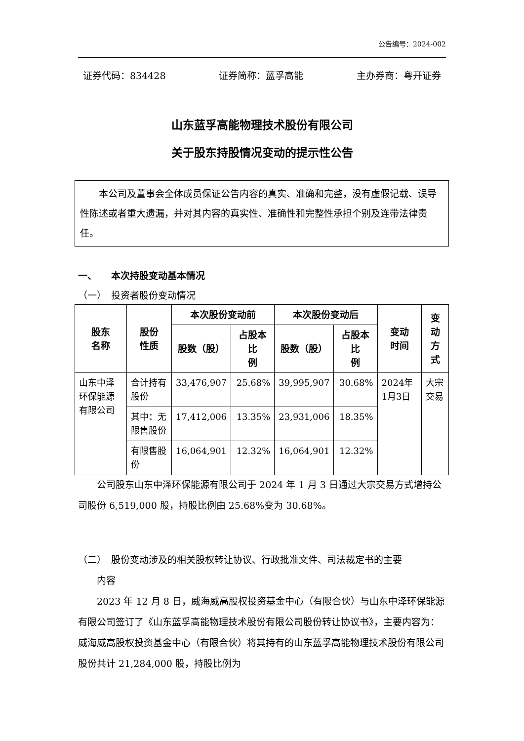公告编号：2024-002
证券代码：834428 证券简称：蓝孚高能 主办券商：粤开证券
山东蓝孚高能物理技术股份有限公司
关于股东持股情况变动的提示性公告
　　本公司及董事会全体成员保证公告内容的真实、准确和完整，没有虚假记载、误导性陈述或者重大遗漏，并对其内容的真实性、准确性和完整性承担个别及连带法律责任。
一、　　本次持股变动基本情况
（一）　投资者股份变动情况
| 股东 名称 | 股份 性质 | 本次股份变动前 | | 本次股份变动后 | | 变动 时间 | 变动 方式 |
| --- | --- | --- | --- | --- | --- | --- | --- |
| | | 股数（股） | 占股本比 例 | 股数（股） | 占股本比 例 | | |
| 山东中泽环保能源有限公司 | 合计持有股份 | 33,476,907 | 25.68% | 39,995,907 | 30.68% | 2024年1月3日 | 大宗交易 |
| | 其中：无限售股份 | 17,412,006 | 13.35% | 23,931,006 | 18.35% | | |
| | 有限售股份 | 16,064,901 | 12.32% | 16,064,901 | 12.32% | | |
　　公司股东山东中泽环保能源有限公司于 2024 年 1 月 3 日通过大宗交易方式增持公司股份 6,519,000 股，持股比例由 25.68%变为 30.68%。
（二）　股份变动涉及的相关股权转让协议、行政批准文件、司法裁定书的主要
　　内容
　　2023 年 12 月 8 日，威海威高股权投资基金中心（有限合伙）与山东中泽环保能源有限公司签订了《山东蓝孚高能物理技术股份有限公司股份转让协议书》，主要内容为：威海威高股权投资基金中心（有限合伙）将其持有的山东蓝孚高能物理技术股份有限公司股份共计 21,284,000 股，持股比例为